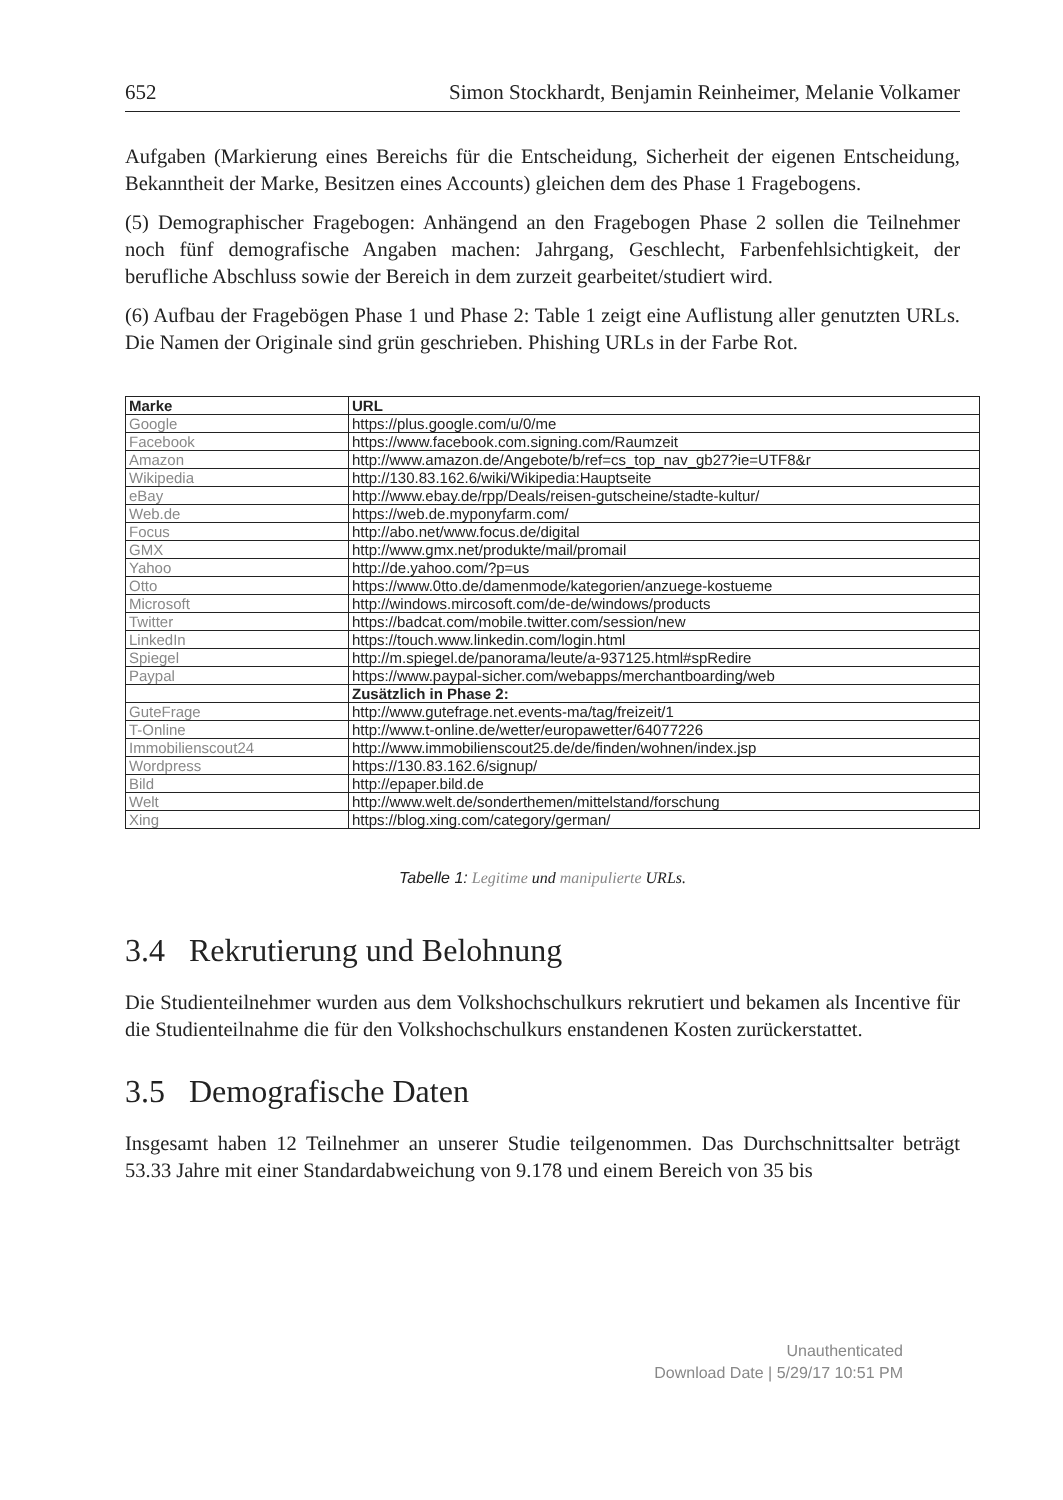652 Simon Stockhardt, Benjamin Reinheimer, Melanie Volkamer
Aufgaben (Markierung eines Bereichs für die Entscheidung, Sicherheit der eigenen Entscheidung, Bekanntheit der Marke, Besitzen eines Accounts) gleichen dem des Phase 1 Fragebogens.
(5) Demographischer Fragebogen: Anhängend an den Fragebogen Phase 2 sollen die Teilnehmer noch fünf demografische Angaben machen: Jahrgang, Geschlecht, Farbenfehlsichtigkeit, der berufliche Abschluss sowie der Bereich in dem zurzeit gearbeitet/studiert wird.
(6) Aufbau der Fragebögen Phase 1 und Phase 2: Table 1 zeigt eine Auflistung aller genutzten URLs. Die Namen der Originale sind grün geschrieben. Phishing URLs in der Farbe Rot.
| Marke | URL |
| --- | --- |
| Google | https://plus.google.com/u/0/me |
| Facebook | https://www.facebook.com.signing.com/Raumzeit |
| Amazon | http://www.amazon.de/Angebote/b/ref=cs_top_nav_gb27?ie=UTF8&r |
| Wikipedia | http://130.83.162.6/wiki/Wikipedia:Hauptseite |
| eBay | http://www.ebay.de/rpp/Deals/reisen-gutscheine/stadte-kultur/ |
| Web.de | https://web.de.myponyfarm.com/ |
| Focus | http://abo.net/www.focus.de/digital |
| GMX | http://www.gmx.net/produkte/mail/promail |
| Yahoo | http://de.yahoo.com/?p=us |
| Otto | https://www.0tto.de/damenmode/kategorien/anzuege-kostueme |
| Microsoft | http://windows.mircosoft.com/de-de/windows/products |
| Twitter | https://badcat.com/mobile.twitter.com/session/new |
| LinkedIn | https://touch.www.linkedin.com/login.html |
| Spiegel | http://m.spiegel.de/panorama/leute/a-937125.html#spRedire |
| Paypal | https://www.paypal-sicher.com/webapps/merchantboarding/web |
| | Zusätzlich in Phase 2: |
| GuteFrage | http://www.gutefrage.net.events-ma/tag/freizeit/1 |
| T-Online | http://www.t-online.de/wetter/europawetter/64077226 |
| Immobilienscout24 | http://www.immobilienscout25.de/de/finden/wohnen/index.jsp |
| Wordpress | https://130.83.162.6/signup/ |
| Bild | http://epaper.bild.de |
| Welt | http://www.welt.de/sonderthemen/mittelstand/forschung |
| Xing | https://blog.xing.com/category/german/ |
Tabelle 1: Legitime und manipulierte URLs.
3.4 Rekrutierung und Belohnung
Die Studienteilnehmer wurden aus dem Volkshochschulkurs rekrutiert und bekamen als Incentive für die Studienteilnahme die für den Volkshochschulkurs enstandenen Kosten zurückerstattet.
3.5 Demografische Daten
Insgesamt haben 12 Teilnehmer an unserer Studie teilgenommen. Das Durchschnittsalter beträgt 53.33 Jahre mit einer Standardabweichung von 9.178 und einem Bereich von 35 bis
Unauthenticated
Download Date | 5/29/17 10:51 PM